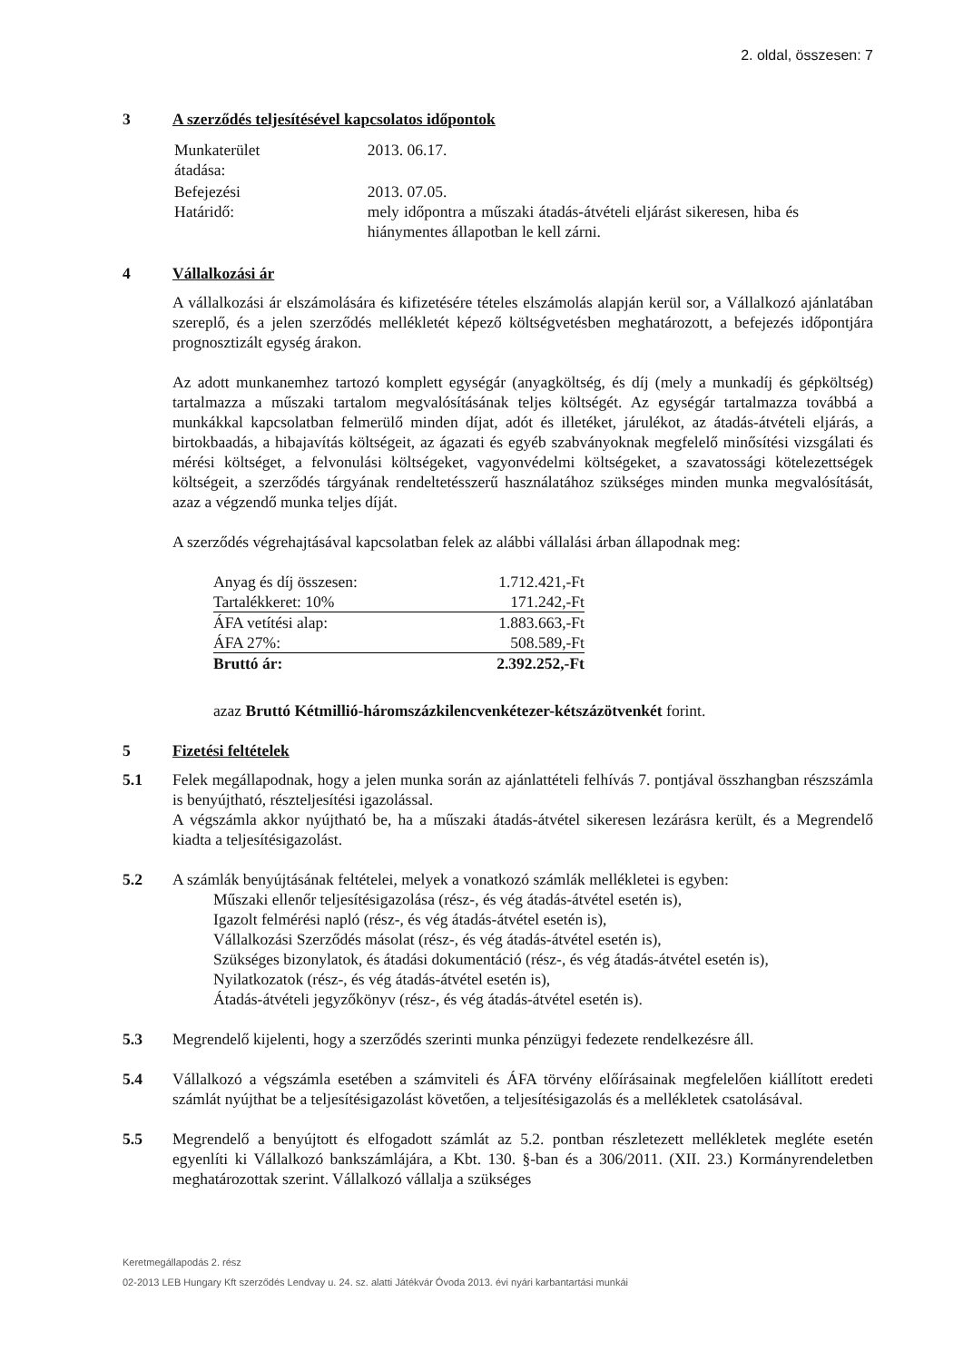2. oldal, összesen: 7
3 A szerződés teljesítésével kapcsolatos időpontok
| Munkaterület átadása: | 2013. 06.17. |
| Befejezési Határidő: | 2013. 07.05. mely időpontra a műszaki átadás-átvételi eljárást sikeresen, hiba és hiánymentes állapotban le kell zárni. |
4 Vállalkozási ár
A vállalkozási ár elszámolására és kifizetésére tételes elszámolás alapján kerül sor, a Vállalkozó ajánlatában szereplő, és a jelen szerződés mellékletét képező költségvetésben meghatározott, a befejezés időpontjára prognosztizált egység árakon.
Az adott munkanemhez tartozó komplett egységár (anyagköltség, és díj (mely a munkadíj és gépköltség) tartalmazza a műszaki tartalom megvalósításának teljes költségét. Az egységár tartalmazza továbbá a munkákkal kapcsolatban felmerülő minden díjat, adót és illetéket, járulékot, az átadás-átvételi eljárás, a birtokbaadás, a hibajavítás költségeit, az ágazati és egyéb szabványoknak megfelelő minősítési vizsgálati és mérési költséget, a felvonulási költségeket, vagyonvédelmi költségeket, a szavatossági kötelezettségek költségeit, a szerződés tárgyának rendeltetésszerű használatához szükséges minden munka megvalósítását, azaz a végzendő munka teljes díját.
A szerződés végrehajtásával kapcsolatban felek az alábbi vállalási árban állapodnak meg:
| Anyag és díj összesen: | 1.712.421,-Ft |
| Tartalékkeret: 10% | 171.242,-Ft |
| ÁFA vetítési alap: | 1.883.663,-Ft |
| ÁFA 27%: | 508.589,-Ft |
| Bruttó ár: | 2.392.252,-Ft |
azaz Bruttó Kétmillió-háromszázkilencvenkétezer-kétszázötvenkét forint.
5 Fizetési feltételek
5.1 Felek megállapodnak, hogy a jelen munka során az ajánlattételi felhívás 7. pontjával összhangban részszámla is benyújtható, részteljesítési igazolással.
A végszámla akkor nyújtható be, ha a műszaki átadás-átvétel sikeresen lezárásra került, és a Megrendelő kiadta a teljesítésigazolást.
5.2 A számlák benyújtásának feltételei, melyek a vonatkozó számlák mellékletei is egyben:
Műszaki ellenőr teljesítésigazolása (rész-, és vég átadás-átvétel esetén is),
Igazolt felmérési napló (rész-, és vég átadás-átvétel esetén is),
Vállalkozási Szerződés másolat (rész-, és vég átadás-átvétel esetén is),
Szükséges bizonylatok, és átadási dokumentáció (rész-, és vég átadás-átvétel esetén is),
Nyilatkozatok (rész-, és vég átadás-átvétel esetén is),
Átadás-átvételi jegyzőkönyv (rész-, és vég átadás-átvétel esetén is).
5.3 Megrendelő kijelenti, hogy a szerződés szerinti munka pénzügyi fedezete rendelkezésre áll.
5.4 Vállalkozó a végszámla esetében a számviteli és ÁFA törvény előírásainak megfelelően kiállított eredeti számlát nyújthat be a teljesítésigazolást követően, a teljesítésigazolás és a mellékletek csatolásával.
5.5 Megrendelő a benyújtott és elfogadott számlát az 5.2. pontban részletezett mellékletek megléte esetén egyenlíti ki Vállalkozó bankszámlájára, a Kbt. 130. §-ban és a 306/2011. (XII. 23.) Kormányrendeletben meghatározottak szerint. Vállalkozó vállalja a szükséges
Keretmegállapodás 2. rész
02-2013 LEB Hungary Kft szerződés Lendvay u. 24. sz. alatti Játékvár Óvoda 2013. évi nyári karbantartási munkái